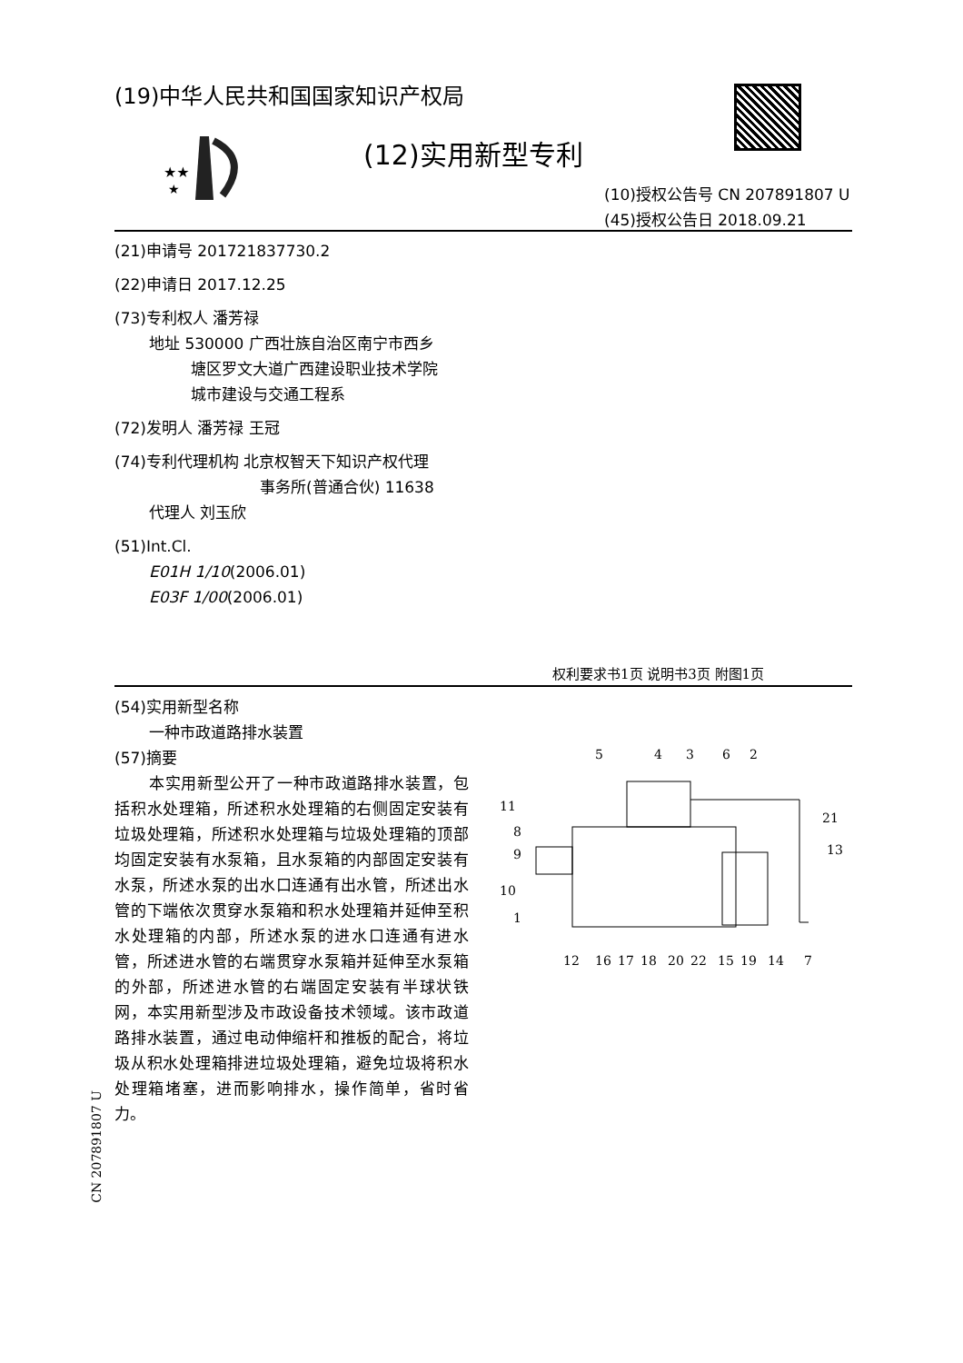(19)中华人民共和国国家知识产权局
★★
★
(12)实用新型专利
(10)授权公告号 CN 207891807 U
(45)授权公告日 2018.09.21
(21)申请号 201721837730.2
(22)申请日 2017.12.25
(73)专利权人 潘芳禄
地址 530000 广西壮族自治区南宁市西乡
塘区罗文大道广西建设职业技术学院
城市建设与交通工程系
(72)发明人 潘芳禄 王冠
(74)专利代理机构 北京权智天下知识产权代理
事务所(普通合伙) 11638
代理人 刘玉欣
(51)Int.Cl.
E01H 1/10(2006.01)
E03F 1/00(2006.01)
权利要求书1页 说明书3页 附图1页
(54)实用新型名称
一种市政道路排水装置
(57)摘要
本实用新型公开了一种市政道路排水装置，包括积水处理箱，所述积水处理箱的右侧固定安装有垃圾处理箱，所述积水处理箱与垃圾处理箱的顶部均固定安装有水泵箱，且水泵箱的内部固定安装有水泵，所述水泵的出水口连通有出水管，所述出水管的下端依次贯穿水泵箱和积水处理箱并延伸至积水处理箱的内部，所述水泵的进水口连通有进水管，所述进水管的右端贯穿水泵箱并延伸至水泵箱的外部，所述进水管的右端固定安装有半球状铁网，本实用新型涉及市政设备技术领域。该市政道路排水装置，通过电动伸缩杆和推板的配合，将垃圾从积水处理箱排进垃圾处理箱，避免垃圾将积水处理箱堵塞，进而影响排水，操作简单，省时省力。
CN 207891807 U
5
4
3
6
2
11
8
9
10
1
21
13
12
16
17
18
20
22
15
19
14
7